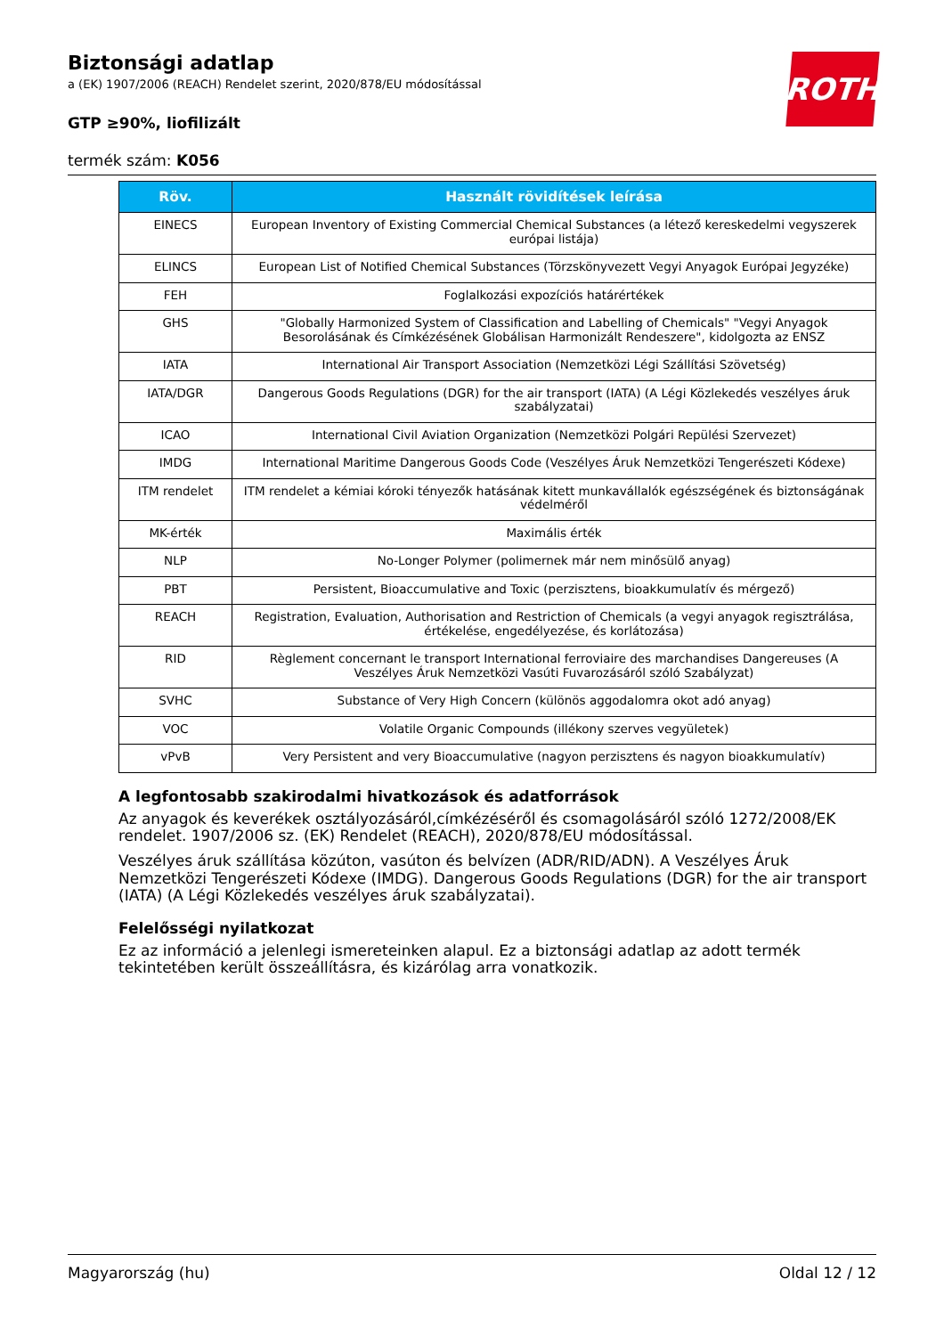Biztonsági adatlap
a (EK) 1907/2006 (REACH) Rendelet szerint, 2020/878/EU módosítással
ROTH
GTP ≥90%, liofilizált
termék szám: K056
| Röv. | Használt rövidítések leírása |
| --- | --- |
| EINECS | European Inventory of Existing Commercial Chemical Substances (a létező kereskedelmi vegyszerek európai listája) |
| ELINCS | European List of Notified Chemical Substances (Törzskönyvezett Vegyi Anyagok Európai Jegyzéke) |
| FEH | Foglalkozási expozíciós határértékek |
| GHS | "Globally Harmonized System of Classification and Labelling of Chemicals" "Vegyi Anyagok Besorolásának és Címkézésének Globálisan Harmonizált Rendeszere", kidolgozta az ENSZ |
| IATA | International Air Transport Association (Nemzetközi Légi Szállítási Szövetség) |
| IATA/DGR | Dangerous Goods Regulations (DGR) for the air transport (IATA) (A Légi Közlekedés veszélyes áruk szabályzatai) |
| ICAO | International Civil Aviation Organization (Nemzetközi Polgári Repülési Szervezet) |
| IMDG | International Maritime Dangerous Goods Code (Veszélyes Áruk Nemzetközi Tengerészeti Kódexe) |
| ITM rendelet | ITM rendelet a kémiai kóroki tényezők hatásának kitett munkavállalók egészségének és biztonságának védelméről |
| MK-érték | Maximális érték |
| NLP | No-Longer Polymer (polimernek már nem minősülő anyag) |
| PBT | Persistent, Bioaccumulative and Toxic (perzisztens, bioakkumulatív és mérgező) |
| REACH | Registration, Evaluation, Authorisation and Restriction of Chemicals (a vegyi anyagok regisztrálása, értékelése, engedélyezése, és korlátozása) |
| RID | Règlement concernant le transport International ferroviaire des marchandises Dangereuses (A Veszélyes Áruk Nemzetközi Vasúti Fuvarozásáról szóló Szabályzat) |
| SVHC | Substance of Very High Concern (különös aggodalomra okot adó anyag) |
| VOC | Volatile Organic Compounds (illékony szerves vegyületek) |
| vPvB | Very Persistent and very Bioaccumulative (nagyon perzisztens és nagyon bioakkumulatív) |
A legfontosabb szakirodalmi hivatkozások és adatforrások
Az anyagok és keverékek osztályozásáról,címkézéséről és csomagolásáról szóló 1272/2008/EK rendelet. 1907/2006 sz. (EK) Rendelet (REACH), 2020/878/EU módosítással.
Veszélyes áruk szállítása közúton, vasúton és belvízen (ADR/RID/ADN). A Veszélyes Áruk Nemzetközi Tengerészeti Kódexe (IMDG). Dangerous Goods Regulations (DGR) for the air transport (IATA) (A Légi Közlekedés veszélyes áruk szabályzatai).
Felelősségi nyilatkozat
Ez az információ a jelenlegi ismereteinken alapul. Ez a biztonsági adatlap az adott termék tekintetében került összeállításra, és kizárólag arra vonatkozik.
Magyarország (hu) Oldal 12 / 12